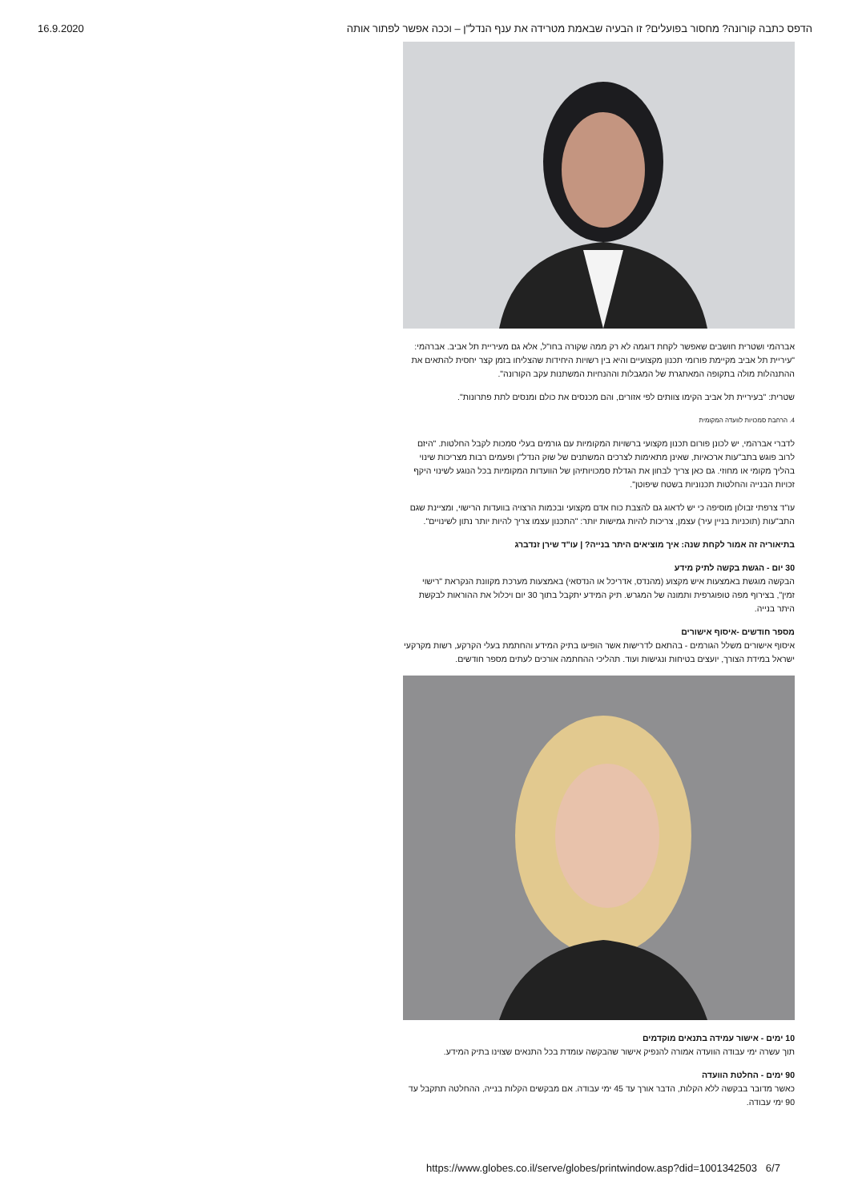16.9.2020 הדפס כתבה קורונה? מחסור בפועלים? זו הבעיה שבאמת מטרידה את ענף הנדל"ן – וככה אפשר לפתור אותה
אברהמי ושטרית חושבים שאפשר לקחת דוגמה לא רק ממה שקורה בחו"ל, אלא גם מעיריית תל אביב. אברהמי: "עיריית תל אביב מקיימת פורומי תכנון מקצועיים והיא בין רשויות היחידות שהצליחו בזמן קצר יחסית להתאים את ההתנהלות מולה בתקופה המאתגרת של המגבלות וההנחיות המשתנות עקב הקורונה".
שטרית: "בעיריית תל אביב הקימו צוותים לפי אזורים, והם מכנסים את כולם ומנסים לתת פתרונות".
4. הרחבת סמכויות לוועדה המקומית
לדברי אברהמי, יש לכונן פורום תכנון מקצועי ברשויות המקומיות עם גורמים בעלי סמכות לקבל החלטות. "היזם לרוב פוגש בתב"עות ארכאיות, שאינן מתאימות לצרכים המשתנים של שוק הנדל"ן ופעמים רבות מצריכות שינוי בהליך מקומי או מחוזי. גם כאן צריך לבחון את הגדלת סמכויותיהן של הוועדות המקומיות בכל הנוגע לשינוי היקף זכויות הבנייה והחלטות תכנוניות בשטח שיפוטן".
עו"ד צרפתי זבולון מוסיפה כי יש לדאוג גם להצבת כוח אדם מקצועי ובכמות הרצויה בוועדות הרישוי, ומציינת שגם התב"עות (תוכניות בניין עיר) עצמן, צריכות להיות גמישות יותר: "התכנון עצמו צריך להיות יותר נתון לשינויים".
בתיאוריה זה אמור לקחת שנה: איך מוציאים היתר בנייה? | עו"ד שירן זנדברג
30 יום - הגשת בקשה לתיק מידע
הבקשה מוגשת באמצעות איש מקצוע (מהנדס, אדריכל או הנדסאי) באמצעות מערכת מקוונת הנקראת "רישוי זמין", בצירוף מפה טופוגרפית ותמונה של המגרש. תיק המידע יתקבל בתוך 30 יום ויכלול את ההוראות לבקשת היתר בנייה.
מספר חודשים -איסוף אישורים
איסוף אישורים משלל הגורמים - בהתאם לדרישות אשר הופיעו בתיק המידע והחתמת בעלי הקרקע, רשות מקרקעי ישראל במידת הצורך, יועצים בטיחות ונגישות ועוד. תהליכי ההחתמה אורכים לעתים מספר חודשים.
10 ימים - אישור עמידה בתנאים מוקדמים
תוך עשרה ימי עבודה הוועדה אמורה להנפיק אישור שהבקשה עומדת בכל התנאים שצוינו בתיק המידע.
90 ימים - החלטת הוועדה
כאשר מדובר בבקשה ללא הקלות, הדבר אורך עד 45 ימי עבודה. אם מבקשים הקלות בנייה, ההחלטה תתקבל עד 90 ימי עבודה.
https://www.globes.co.il/serve/globes/printwindow.asp?did=1001342503 6/7